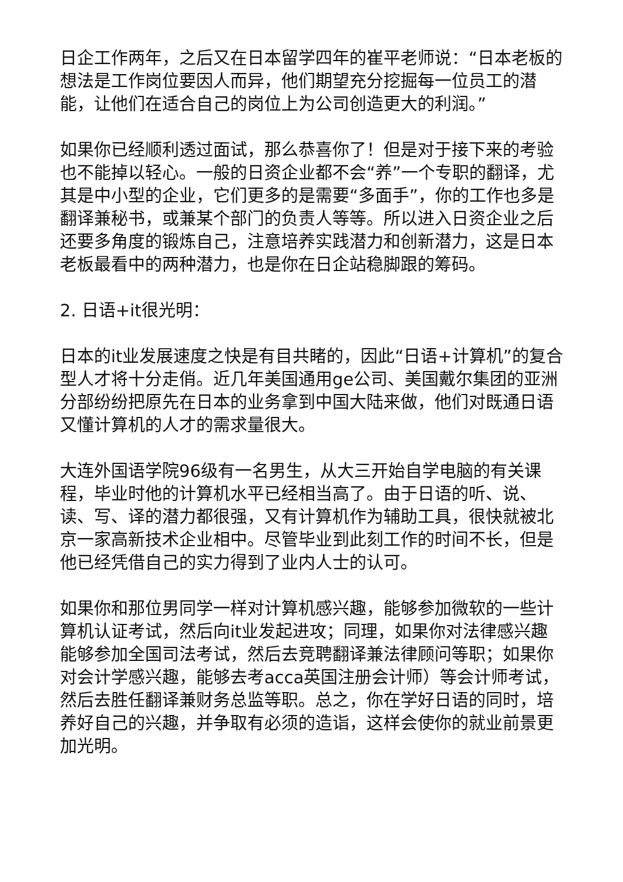日企工作两年，之后又在日本留学四年的崔平老师说：“日本老板的想法是工作岗位要因人而异，他们期望充分挖掘每一位员工的潜能，让他们在适合自己的岗位上为公司创造更大的利润。”
如果你已经顺利透过面试，那么恭喜你了！但是对于接下来的考验也不能掉以轻心。一般的日资企业都不会“养”一个专职的翻译，尤其是中小型的企业，它们更多的是需要“多面手”，你的工作也多是翻译兼秘书，或兼某个部门的负责人等等。所以进入日资企业之后还要多角度的锻炼自己，注意培养实践潜力和创新潜力，这是日本老板最看中的两种潜力，也是你在日企站稳脚跟的筹码。
2. 日语+it很光明：
日本的it业发展速度之快是有目共睹的，因此“日语+计算机”的复合型人才将十分走俏。近几年美国通用ge公司、美国戴尔集团的亚洲分部纷纷把原先在日本的业务拿到中国大陆来做，他们对既通日语又懂计算机的人才的需求量很大。
大连外国语学院96级有一名男生，从大三开始自学电脑的有关课程，毕业时他的计算机水平已经相当高了。由于日语的听、说、读、写、译的潜力都很强，又有计算机作为辅助工具，很快就被北京一家高新技术企业相中。尽管毕业到此刻工作的时间不长，但是他已经凭借自己的实力得到了业内人士的认可。
如果你和那位男同学一样对计算机感兴趣，能够参加微软的一些计算机认证考试，然后向it业发起进攻；同理，如果你对法律感兴趣能够参加全国司法考试，然后去竞聘翻译兼法律顾问等职；如果你对会计学感兴趣，能够去考acca英国注册会计师）等会计师考试，然后去胜任翻译兼财务总监等职。总之，你在学好日语的同时，培养好自己的兴趣，并争取有必须的造诣，这样会使你的就业前景更加光明。